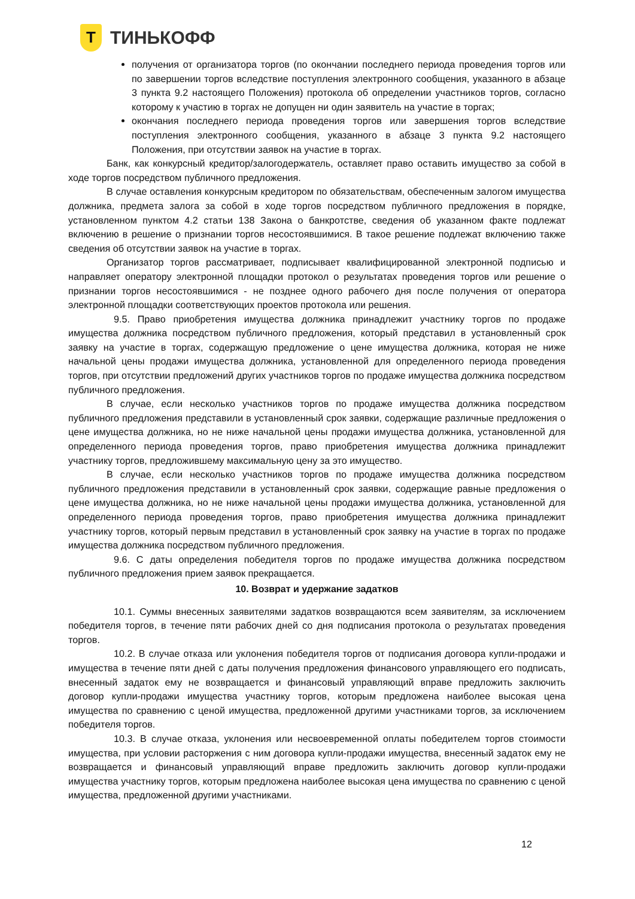Т
ТИНЬКОФФ
получения от организатора торгов (по окончании последнего периода проведения торгов или по завершении торгов вследствие поступления электронного сообщения, указанного в абзаце 3 пункта 9.2 настоящего Положения) протокола об определении участников торгов, согласно которому к участию в торгах не допущен ни один заявитель на участие в торгах;
окончания последнего периода проведения торгов или завершения торгов вследствие поступления электронного сообщения, указанного в абзаце 3 пункта 9.2 настоящего Положения, при отсутствии заявок на участие в торгах.
Банк, как конкурсный кредитор/залогодержатель, оставляет право оставить имущество за собой в ходе торгов посредством публичного предложения.
В случае оставления конкурсным кредитором по обязательствам, обеспеченным залогом имущества должника, предмета залога за собой в ходе торгов посредством публичного предложения в порядке, установленном пунктом 4.2 статьи 138 Закона о банкротстве, сведения об указанном факте подлежат включению в решение о признании торгов несостоявшимися. В такое решение подлежат включению также сведения об отсутствии заявок на участие в торгах.
Организатор торгов рассматривает, подписывает квалифицированной электронной подписью и направляет оператору электронной площадки протокол о результатах проведения торгов или решение о признании торгов несостоявшимися - не позднее одного рабочего дня после получения от оператора электронной площадки соответствующих проектов протокола или решения.
9.5. Право приобретения имущества должника принадлежит участнику торгов по продаже имущества должника посредством публичного предложения, который представил в установленный срок заявку на участие в торгах, содержащую предложение о цене имущества должника, которая не ниже начальной цены продажи имущества должника, установленной для определенного периода проведения торгов, при отсутствии предложений других участников торгов по продаже имущества должника посредством публичного предложения.
В случае, если несколько участников торгов по продаже имущества должника посредством публичного предложения представили в установленный срок заявки, содержащие различные предложения о цене имущества должника, но не ниже начальной цены продажи имущества должника, установленной для определенного периода проведения торгов, право приобретения имущества должника принадлежит участнику торгов, предложившему максимальную цену за это имущество.
В случае, если несколько участников торгов по продаже имущества должника посредством публичного предложения представили в установленный срок заявки, содержащие равные предложения о цене имущества должника, но не ниже начальной цены продажи имущества должника, установленной для определенного периода проведения торгов, право приобретения имущества должника принадлежит участнику торгов, который первым представил в установленный срок заявку на участие в торгах по продаже имущества должника посредством публичного предложения.
9.6. С даты определения победителя торгов по продаже имущества должника посредством публичного предложения прием заявок прекращается.
10. Возврат и удержание задатков
10.1. Суммы внесенных заявителями задатков возвращаются всем заявителям, за исключением победителя торгов, в течение пяти рабочих дней со дня подписания протокола о результатах проведения торгов.
10.2. В случае отказа или уклонения победителя торгов от подписания договора купли-продажи и имущества в течение пяти дней с даты получения предложения финансового управляющего его подписать, внесенный задаток ему не возвращается и финансовый управляющий вправе предложить заключить договор купли-продажи имущества участнику торгов, которым предложена наиболее высокая цена имущества по сравнению с ценой имущества, предложенной другими участниками торгов, за исключением победителя торгов.
10.3. В случае отказа, уклонения или несвоевременной оплаты победителем торгов стоимости имущества, при условии расторжения с ним договора купли-продажи имущества, внесенный задаток ему не возвращается и финансовый управляющий вправе предложить заключить договор купли-продажи имущества участнику торгов, которым предложена наиболее высокая цена имущества по сравнению с ценой имущества, предложенной другими участниками.
12